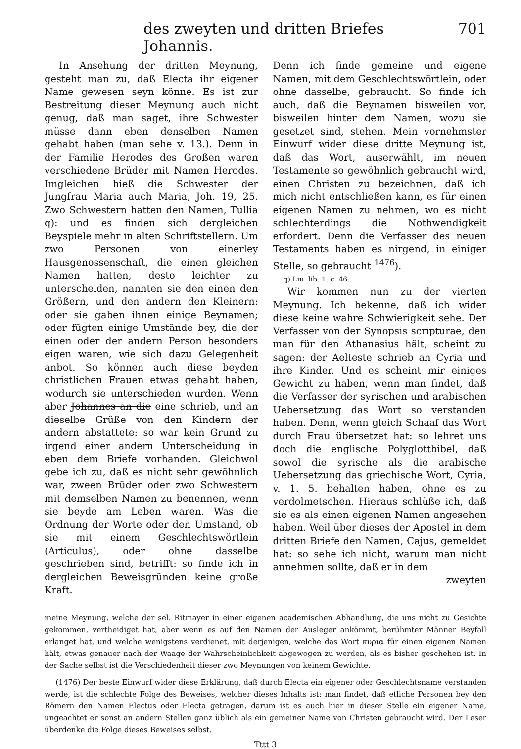des zweyten und dritten Briefes Johannis. 701
In Ansehung der dritten Meynung, gesteht man zu, daß Electa ihr eigener Name gewesen seyn könne. Es ist zur Bestreitung dieser Meynung auch nicht genug, daß man saget, ihre Schwester müsse dann eben denselben Namen gehabt haben (man sehe v. 13.). Denn in der Familie Herodes des Großen waren verschiedene Brüder mit Namen Herodes. Imgleichen hieß die Schwester der Jungfrau Maria auch Maria, Joh. 19, 25. Zwo Schwestern hatten den Namen, Tullia q): und es finden sich dergleichen Beyspiele mehr in alten Schriftstellern. Um zwo Personen von einerley Hausgenossenschaft, die einen gleichen Namen hatten, desto leichter zu unterscheiden, nannten sie den einen den Größern, und den andern den Kleinern: oder sie gaben ihnen einige Beynamen; oder fügten einige Umstände bey, die der einen oder der andern Person besonders eigen waren, wie sich dazu Gelegenheit anbot. So können auch diese beyden christlichen Frauen etwas gehabt haben, wodurch sie unterschieden wurden. Wenn aber Johannes an die eine schrieb, und an dieselbe Grüße von den Kindern der andern abstattete: so war kein Grund zu irgend einer andern Unterscheidung in eben dem Briefe vorhanden. Gleichwol gebe ich zu, daß es nicht sehr gewöhnlich war, zween Brüder oder zwo Schwestern mit demselben Namen zu benennen, wenn sie beyde am Leben waren. Was die Ordnung der Worte oder den Umstand, ob sie mit einem Geschlechtswörtlein (Articulus), oder ohne dasselbe geschrieben sind, betrifft: so finde ich in dergleichen Beweisgründen keine große Kraft.
Denn ich finde gemeine und eigene Namen, mit dem Geschlechtswörtlein, oder ohne dasselbe, gebraucht. So finde ich auch, daß die Beynamen bisweilen vor, bisweilen hinter dem Namen, wozu sie gesetzet sind, stehen. Mein vornehmster Einwurf wider diese dritte Meynung ist, daß das Wort, auserwählt, im neuen Testamente so gewöhnlich gebraucht wird, einen Christen zu bezeichnen, daß ich mich nicht entschließen kann, es für einen eigenen Namen zu nehmen, wo es nicht schlechterdings die Nothwendigkeit erfordert. Denn die Verfasser des neuen Testaments haben es nirgend, in einiger Stelle, so gebraucht <sup>1476</sup>).
q) Liu. lib. 1. c. 46.
Wir kommen nun zu der vierten Meynung. Ich bekenne, daß ich wider diese keine wahre Schwierigkeit sehe. Der Verfasser von der Synopsis scripturae, den man für den Athanasius hält, scheint zu sagen: der Aelteste schrieb an Cyria und ihre Kinder. Und es scheint mir einiges Gewicht zu haben, wenn man findet, daß die Verfasser der syrischen und arabischen Uebersetzung das Wort so verstanden haben. Denn, wenn gleich Schaaf das Wort durch Frau übersetzet hat: so lehret uns doch die englische Polyglottbibel, daß sowol die syrische als die arabische Uebersetzung das griechische Wort, Cyria, v. 1. 5. behalten haben, ohne es zu verdolmetschen. Hieraus schlüße ich, daß sie es als einen eigenen Namen angesehen haben. Weil über dieses der Apostel in dem dritten Briefe den Namen, Cajus, gemeldet hat: so sehe ich nicht, warum man nicht annehmen sollte, daß er in dem
zweyten
meine Meynung, welche der sel. Ritmayer in einer eigenen academischen Abhandlung, die uns nicht zu Gesichte gekommen, vertheidiget hat, aber wenn es auf den Namen der Ausleger ankömmt, berühmter Männer Beyfall erlanget hat, und welche wenigstens verdienet, mit derjenigen, welche das Wort κυρια für einen eigenen Namen hält, etwas genauer nach der Waage der Wahrscheinlichkeit abgewogen zu werden, als es bisher geschehen ist. In der Sache selbst ist die Verschiedenheit dieser zwo Meynungen von keinem Gewichte.
(1476) Der beste Einwurf wider diese Erklärung, daß durch Electa ein eigener oder Geschlechtsname verstanden werde, ist die schlechte Folge des Beweises, welcher dieses Inhalts ist: man findet, daß etliche Personen bey den Römern den Namen Electus oder Electa getragen, darum ist es auch hier in dieser Stelle ein eigener Name, ungeachtet er sonst an andern Stellen ganz üblich als ein gemeiner Name von Christen gebraucht wird. Der Leser überdenke die Folge dieses Beweises selbst.
Tttt 3